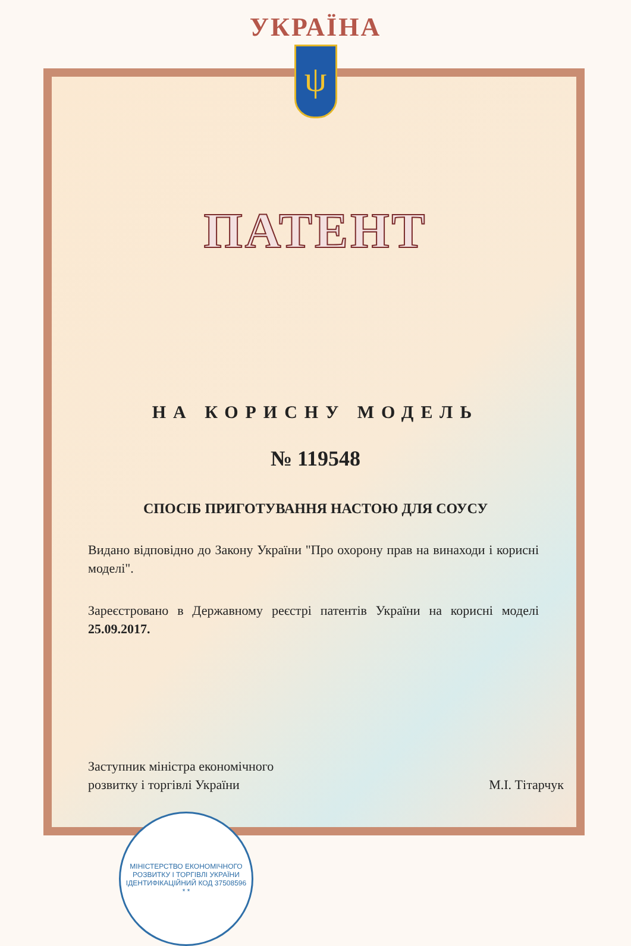УКРАЇНА
ψ
ПАТЕНТ
НА КОРИСНУ МОДЕЛЬ
№ 119548
СПОСІБ ПРИГОТУВАННЯ НАСТОЮ ДЛЯ СОУСУ
Видано відповідно до Закону України "Про охорону прав на винаходи і корисні моделі".
Зареєстровано в Державному реєстрі патентів України на корисні моделі 25.09.2017.
Заступник міністра економічного
розвитку і торгівлі України
М.І. Тітарчук
МІНІСТЕРСТВО ЕКОНОМІЧНОГО РОЗВИТКУ І ТОРГІВЛІ УКРАЇНИ
ІДЕНТИФІКАЦІЙНИЙ КОД 37508596
* *